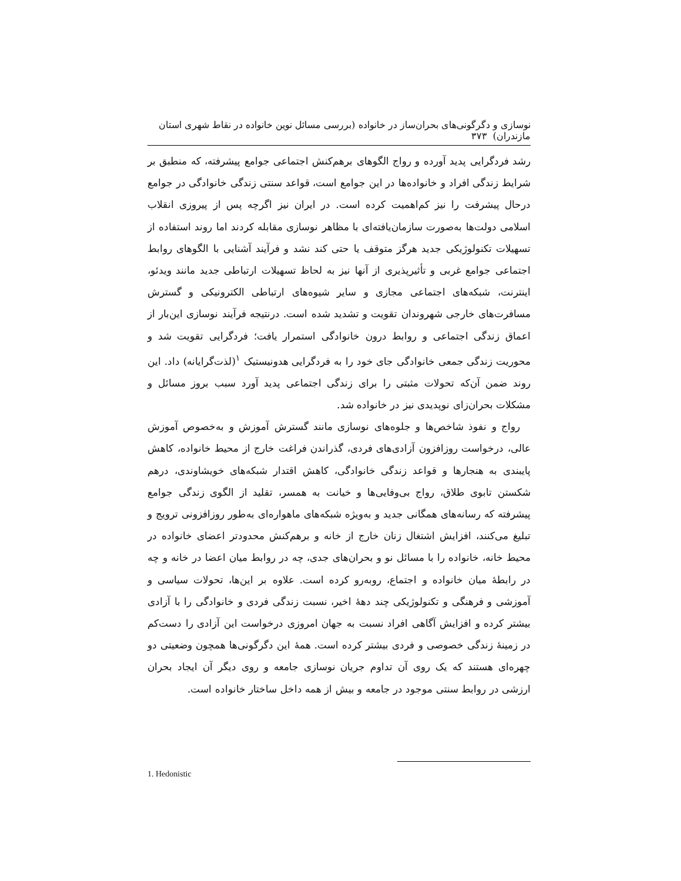نوسازی و دگرگونی‌های بحران‌ساز در خانواده (بررسی مسائل نوین خانواده در نقاط شهری استان مازندران) ۳۷۳
رشد فردگرایی پدید آورده و رواج الگوهای برهم‌کنش اجتماعی جوامع پیشرفته، که منطبق بر شرایط زندگی افراد و خانواده‌ها در این جوامع است، قواعد سنتی زندگی خانوادگی در جوامع درحال پیشرفت را نیز کم‌اهمیت کرده است. در ایران نیز اگرچه پس از پیروزی انقلاب اسلامی دولت‌ها به‌صورت سازمان‌یافته‌ای با مظاهر نوسازی مقابله کردند اما روند استفاده از تسهیلات تکنولوژیکی جدید هرگز متوقف یا حتی کند نشد و فرآیند آشنایی با الگوهای روابط اجتماعی جوامع غربی و تأثیرپذیری از آنها نیز به لحاظ تسهیلات ارتباطی جدید مانند ویدئو، اینترنت، شبکه‌های اجتماعی مجازی و سایر شیوه‌های ارتباطی الکترونیکی و گسترش مسافرت‌های خارجی شهروندان تقویت و تشدید شده است. درنتیجه فرآیند نوسازی این‌بار از اعماق زندگی اجتماعی و روابط درون خانوادگی استمرار یافت؛ فردگرایی تقویت شد و محوریت زندگی جمعی خانوادگی جای خود را به فردگرایی هدونیستیک <sup>۱</sup>(لذت‌گرایانه) داد. این روند ضمن آن‌که تحولات مثبتی را برای زندگی اجتماعی پدید آورد سبب بروز مسائل و مشکلات بحران‌زای نوپدیدی نیز در خانواده شد.
رواج و نفوذ شاخص‌ها و جلوه‌های نوسازی مانند گسترش آموزش و به‌خصوص آموزش عالی، درخواست روزافزون آزادی‌های فردی، گذراندن فراغت خارج از محیط خانواده، کاهش پایبندی به هنجارها و قواعد زندگی خانوادگی، کاهش اقتدار شبکه‌های خویشاوندی، درهم شکستن تابوی طلاق، رواج بی‌وفایی‌ها و خیانت به همسر، تقلید از الگوی زندگی جوامع پیشرفته که رسانه‌های همگانی جدید و به‌ویژه شبکه‌های ماهواره‌ای به‌طور روزافزونی ترویج و تبلیغ می‌کنند، افزایش اشتغال زنان خارج از خانه و برهم‌کنش محدودتر اعضای خانواده در محیط خانه، خانواده را با مسائل نو و بحران‌های جدی، چه در روابط میان اعضا در خانه و چه در رابطهٔ میان خانواده و اجتماع، روبه‌رو کرده است. علاوه بر این‌ها، تحولات سیاسی و آموزشی و فرهنگی و تکنولوژیکی چند دههٔ اخیر، نسبت زندگی فردی و خانوادگی را با آزادی بیشتر کرده و افزایش آگاهی افراد نسبت به جهان امروزی درخواست این آزادی را دست‌کم در زمینهٔ زندگی خصوصی و فردی بیشتر کرده است. همهٔ این دگرگونی‌ها همچون وضعیتی دو چهره‌ای هستند که یک روی آن تداوم جریان نوسازی جامعه و روی دیگر آن ایجاد بحران ارزشی در روابط سنتی موجود در جامعه و بیش از همه داخل ساختار خانواده است.
1. Hedonistic